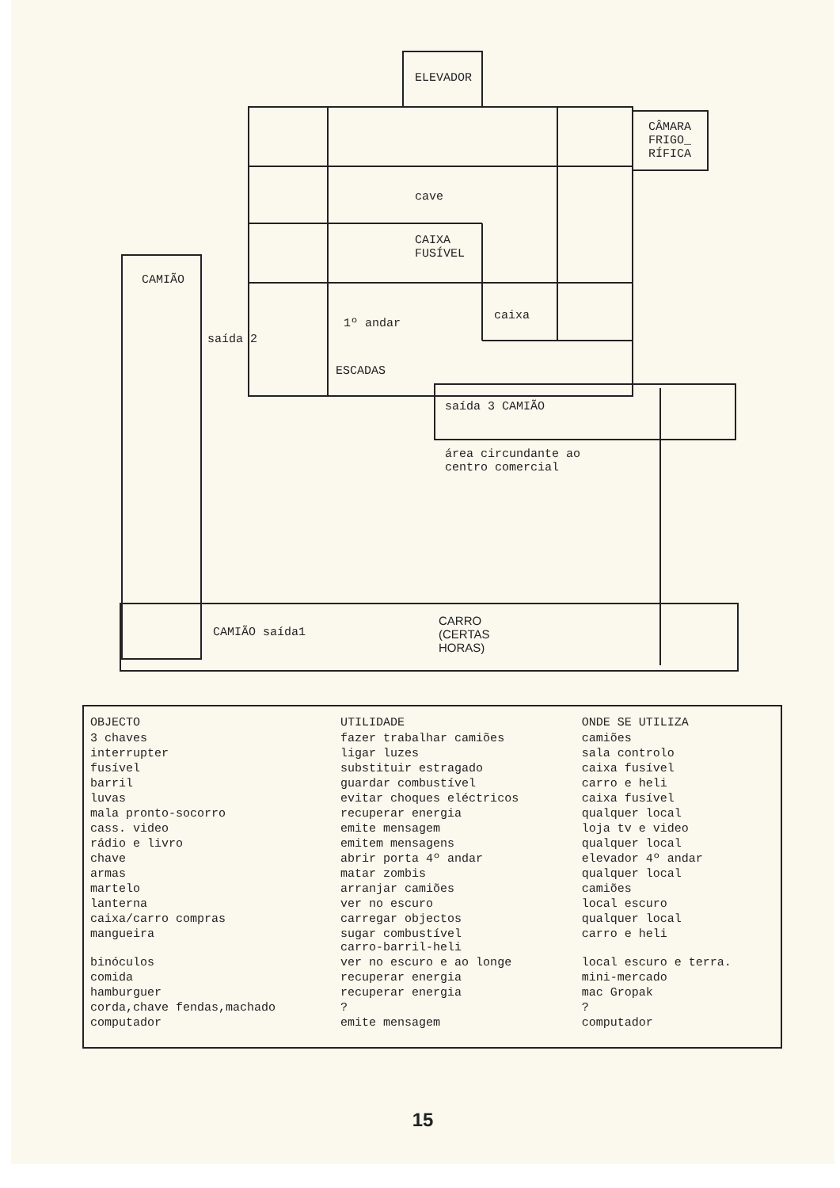ELEVADOR
CÂMARA
FRIGO_
RÍFICA
cave
CAIXA
FUSÍVEL
CAMIÃO
caixa
1º andar
saída 2
ESCADAS
saída 3 CAMIÃO
área circundante ao
centro comercial
CAMIÃO saída1
CARRO
(CERTAS
HORAS)
| OBJECTO | UTILIDADE | ONDE SE UTILIZA |
| --- | --- | --- |
| 3 chaves | fazer trabalhar camiões | camiões |
| interrupter | ligar luzes | sala controlo |
| fusível | substituir estragado | caixa fusível |
| barril | guardar combustível | carro e heli |
| luvas | evitar choques eléctricos | caixa fusível |
| mala pronto-socorro | recuperar energia | qualquer local |
| cass. video | emite mensagem | loja tv e video |
| rádio e livro | emitem mensagens | qualquer local |
| chave | abrir porta 4º andar | elevador 4º andar |
| armas | matar zombis | qualquer local |
| martelo | arranjar camiões | camiões |
| lanterna | ver no escuro | local escuro |
| caixa/carro compras | carregar objectos | qualquer local |
| mangueira | sugar combustível carro-barril-heli | carro e heli |
| binóculos | ver no escuro e ao longe | local escuro e terra. |
| comida | recuperar energia | mini-mercado |
| hamburguer | recuperar energia | mac Gropak |
| corda,chave fendas,machado | ? | ? |
| computador | emite mensagem | computador |
15